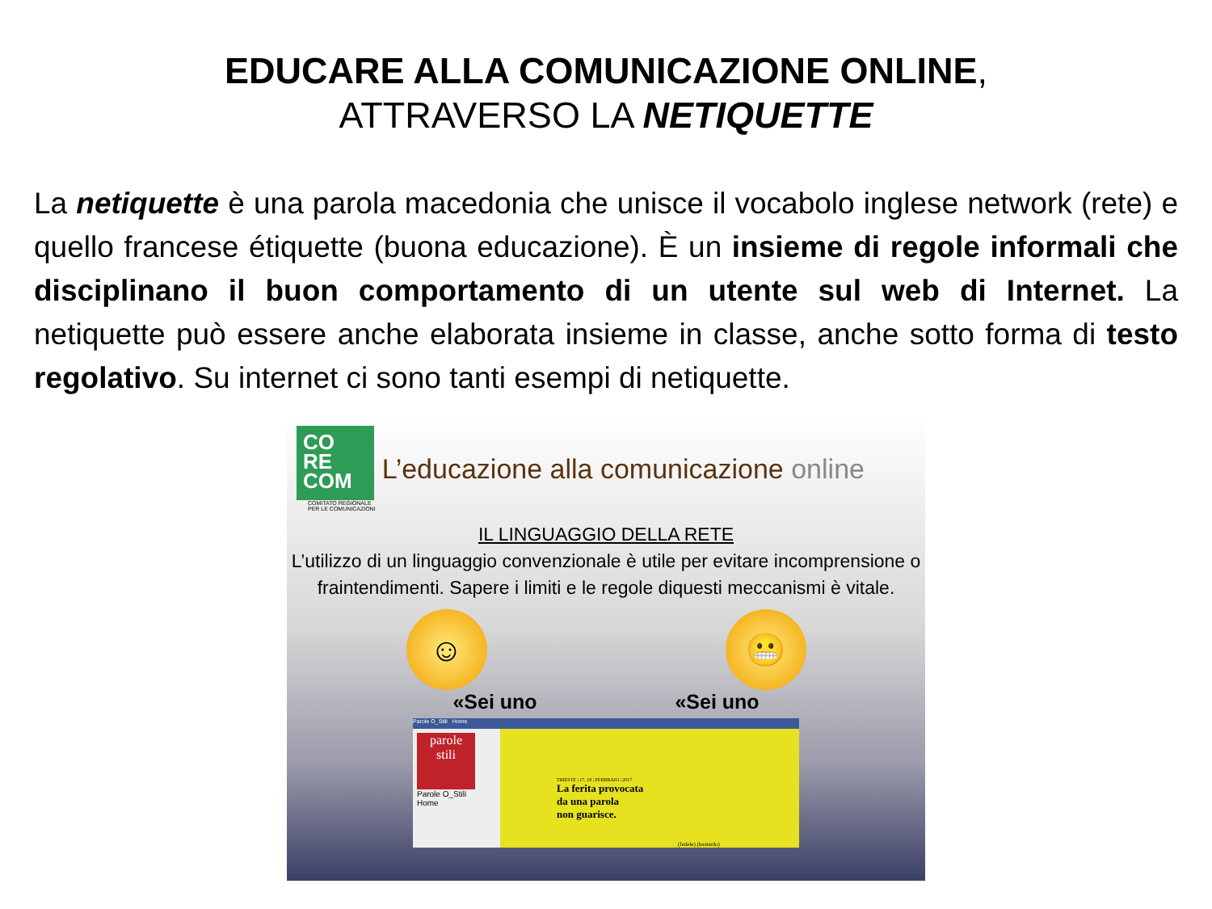EDUCARE ALLA COMUNICAZIONE ONLINE,
ATTRAVERSO LA NETIQUETTE
La netiquette è una parola macedonia che unisce il vocabolo inglese network (rete) e quello francese étiquette (buona educazione). È un insieme di regole informali che disciplinano il buon comportamento di un utente sul web di Internet. La netiquette può essere anche elaborata insieme in classe, anche sotto forma di testo regolativo. Su internet ci sono tanti esempi di netiquette.
CO
RE
COM
COMITATO REGIONALE
PER LE COMUNICAZIONI
L’educazione alla comunicazione online
IL LINGUAGGIO DELLA RETE
L’utilizzo di un linguaggio convenzionale è utile per evitare incomprensione o fraintendimenti. Sapere i limiti e le regole diquesti meccanismi è vitale.
☺ 😬
«Sei uno «Sei uno
Parole O_Stili Home
parole
stili
Parole O_Stili
Home
TRIESTE | 17, 18 | FEBBRAIO | 2017
La ferita provocata
da una parola
non guarisce.
(fedele) (bastardo)